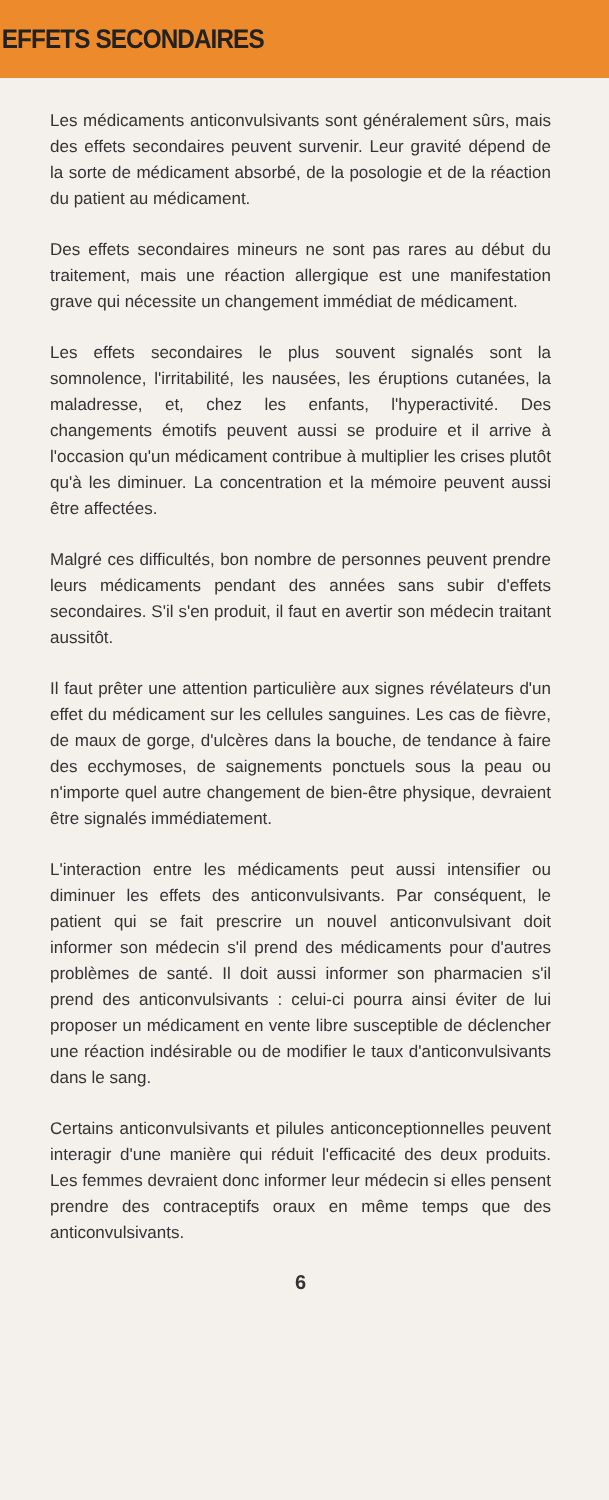EFFETS SECONDAIRES
Les médicaments anticonvulsivants sont généralement sûrs, mais des effets secondaires peuvent survenir. Leur gravité dépend de la sorte de médicament absorbé, de la posologie et de la réaction du patient au médicament.
Des effets secondaires mineurs ne sont pas rares au début du traitement, mais une réaction allergique est une manifestation grave qui nécessite un changement immédiat de médicament.
Les effets secondaires le plus souvent signalés sont la somnolence, l'irritabilité, les nausées, les éruptions cutanées, la maladresse, et, chez les enfants, l'hyperactivité. Des changements émotifs peuvent aussi se produire et il arrive à l'occasion qu'un médicament contribue à multiplier les crises plutôt qu'à les diminuer. La concentration et la mémoire peuvent aussi être affectées.
Malgré ces difficultés, bon nombre de personnes peuvent prendre leurs médicaments pendant des années sans subir d'effets secondaires. S'il s'en produit, il faut en avertir son médecin traitant aussitôt.
Il faut prêter une attention particulière aux signes révélateurs d'un effet du médicament sur les cellules sanguines. Les cas de fièvre, de maux de gorge, d'ulcères dans la bouche, de tendance à faire des ecchymoses, de saignements ponctuels sous la peau ou n'importe quel autre changement de bien-être physique, devraient être signalés immédiatement.
L'interaction entre les médicaments peut aussi intensifier ou diminuer les effets des anticonvulsivants. Par conséquent, le patient qui se fait prescrire un nouvel anticonvulsivant doit informer son médecin s'il prend des médicaments pour d'autres problèmes de santé. Il doit aussi informer son pharmacien s'il prend des anticonvulsivants : celui-ci pourra ainsi éviter de lui proposer un médicament en vente libre susceptible de déclencher une réaction indésirable ou de modifier le taux d'anticonvulsivants dans le sang.
Certains anticonvulsivants et pilules anticonceptionnelles peuvent interagir d'une manière qui réduit l'efficacité des deux produits. Les femmes devraient donc informer leur médecin si elles pensent prendre des contraceptifs oraux en même temps que des anticonvulsivants.
6